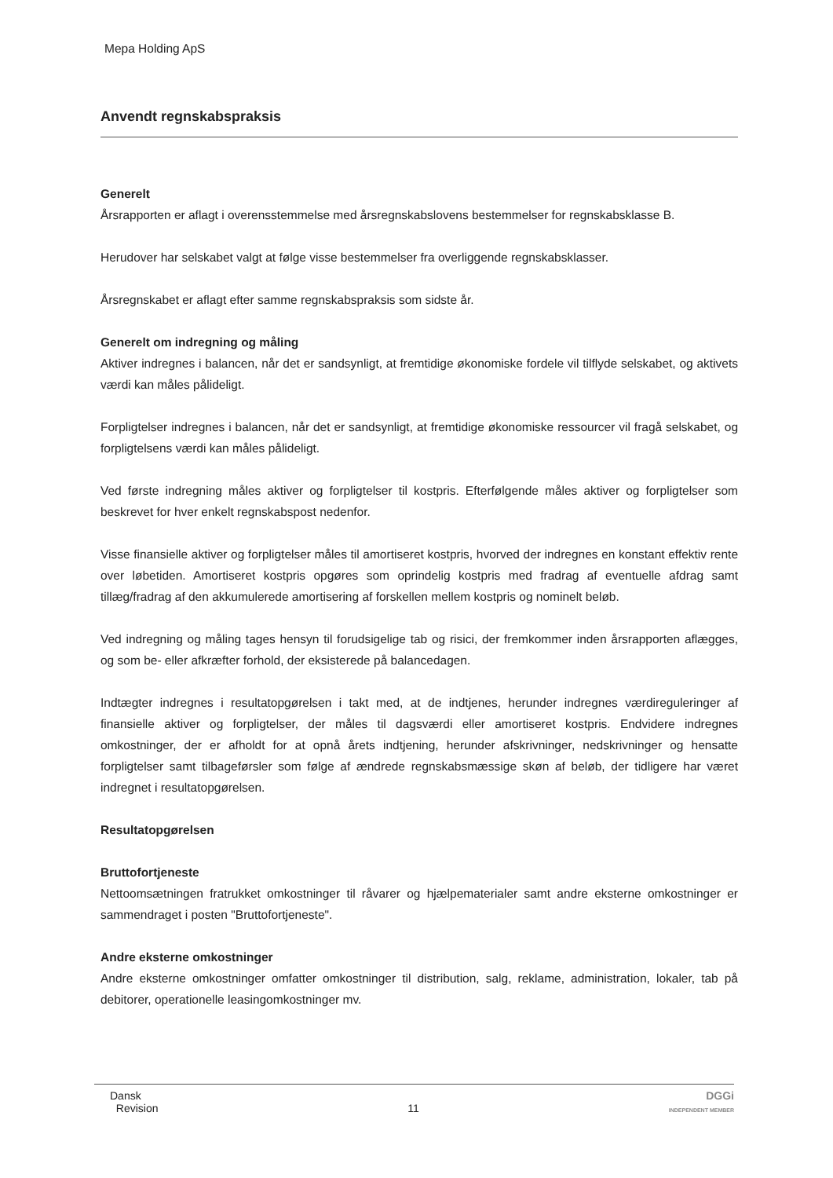Mepa Holding ApS
Anvendt regnskabspraksis
Generelt
Årsrapporten er aflagt i overensstemmelse med årsregnskabslovens bestemmelser for regnskabsklasse B.
Herudover har selskabet valgt at følge visse bestemmelser fra overliggende regnskabsklasser.
Årsregnskabet er aflagt efter samme regnskabspraksis som sidste år.
Generelt om indregning og måling
Aktiver indregnes i balancen, når det er sandsynligt, at fremtidige økonomiske fordele vil tilflyde selskabet, og aktivets værdi kan måles pålideligt.
Forpligtelser indregnes i balancen, når det er sandsynligt, at fremtidige økonomiske ressourcer vil fragå selskabet, og forpligtelsens værdi kan måles pålideligt.
Ved første indregning måles aktiver og forpligtelser til kostpris. Efterfølgende måles aktiver og forpligtelser som beskrevet for hver enkelt regnskabspost nedenfor.
Visse finansielle aktiver og forpligtelser måles til amortiseret kostpris, hvorved der indregnes en konstant effektiv rente over løbetiden. Amortiseret kostpris opgøres som oprindelig kostpris med fradrag af eventuelle afdrag samt tillæg/fradrag af den akkumulerede amortisering af forskellen mellem kostpris og nominelt beløb.
Ved indregning og måling tages hensyn til forudsigelige tab og risici, der fremkommer inden årsrapporten aflægges, og som be- eller afkræfter forhold, der eksisterede på balancedagen.
Indtægter indregnes i resultatopgørelsen i takt med, at de indtjenes, herunder indregnes værdireguleringer af finansielle aktiver og forpligtelser, der måles til dagsværdi eller amortiseret kostpris. Endvidere indregnes omkostninger, der er afholdt for at opnå årets indtjening, herunder afskrivninger, nedskrivninger og hensatte forpligtelser samt tilbageførsler som følge af ændrede regnskabsmæssige skøn af beløb, der tidligere har været indregnet i resultatopgørelsen.
Resultatopgørelsen
Bruttofortjeneste
Nettoomsætningen fratrukket omkostninger til råvarer og hjælpematerialer samt andre eksterne omkostninger er sammendraget i posten "Bruttofortjeneste".
Andre eksterne omkostninger
Andre eksterne omkostninger omfatter omkostninger til distribution, salg, reklame, administration, lokaler, tab på debitorer, operationelle leasingomkostninger mv.
Dansk
Revision
11
DGGi
INDEPENDENT MEMBER